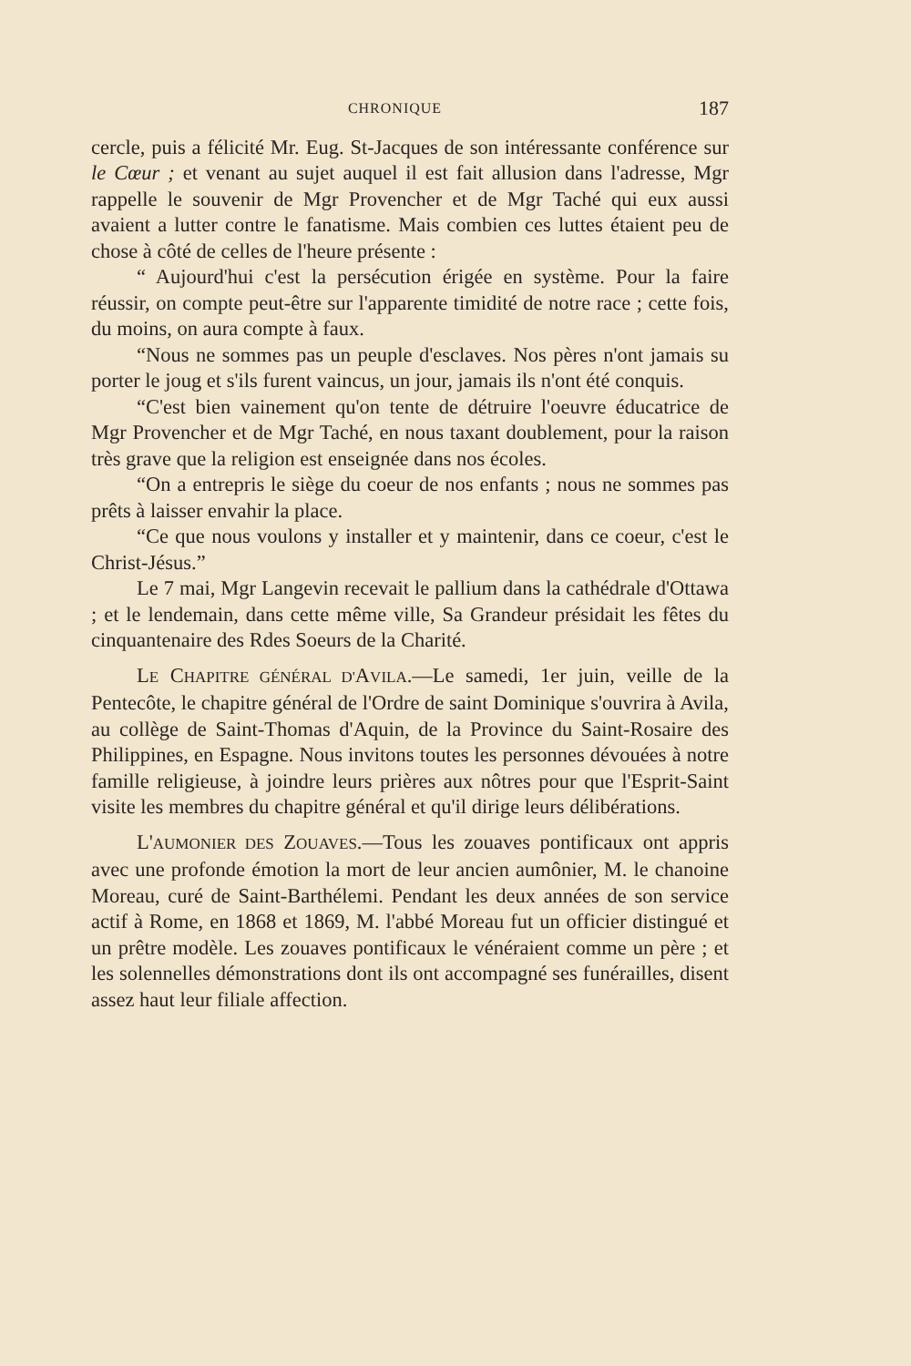CHRONIQUE 187
cercle, puis a félicité Mr. Eug. St-Jacques de son intéressante conférence sur le Cœur ; et venant au sujet auquel il est fait allusion dans l'adresse, Mgr rappelle le souvenir de Mgr Provencher et de Mgr Taché qui eux aussi avaient a lutter contre le fanatisme. Mais combien ces luttes étaient peu de chose à côté de celles de l'heure présente :
“ Aujourd'hui c'est la persécution érigée en système. Pour la faire réussir, on compte peut-être sur l'apparente timidité de notre race ; cette fois, du moins, on aura compte à faux.
“Nous ne sommes pas un peuple d'esclaves. Nos pères n'ont jamais su porter le joug et s'ils furent vaincus, un jour, jamais ils n'ont été conquis.
“C'est bien vainement qu'on tente de détruire l'oeuvre éducatrice de Mgr Provencher et de Mgr Taché, en nous taxant doublement, pour la raison très grave que la religion est enseignée dans nos écoles.
“On a entrepris le siège du coeur de nos enfants ; nous ne sommes pas prêts à laisser envahir la place.
“Ce que nous voulons y installer et y maintenir, dans ce coeur, c'est le Christ-Jésus.”
Le 7 mai, Mgr Langevin recevait le pallium dans la cathédrale d'Ottawa ; et le lendemain, dans cette même ville, Sa Grandeur présidait les fêtes du cinquantenaire des Rdes Soeurs de la Charité.
LE CHAPITRE GÉNÉRAL D'AVILA.—Le samedi, 1er juin, veille de la Pentecôte, le chapitre général de l'Ordre de saint Dominique s'ouvrira à Avila, au collège de Saint-Thomas d'Aquin, de la Province du Saint-Rosaire des Philippines, en Espagne. Nous invitons toutes les personnes dévouées à notre famille religieuse, à joindre leurs prières aux nôtres pour que l'Esprit-Saint visite les membres du chapitre général et qu'il dirige leurs délibérations.
L'AUMONIER DES ZOUAVES.—Tous les zouaves pontificaux ont appris avec une profonde émotion la mort de leur ancien aumônier, M. le chanoine Moreau, curé de Saint-Barthélemi. Pendant les deux années de son service actif à Rome, en 1868 et 1869, M. l'abbé Moreau fut un officier distingué et un prêtre modèle. Les zouaves pontificaux le vénéraient comme un père ; et les solennelles démonstrations dont ils ont accompagné ses funérailles, disent assez haut leur filiale affection.